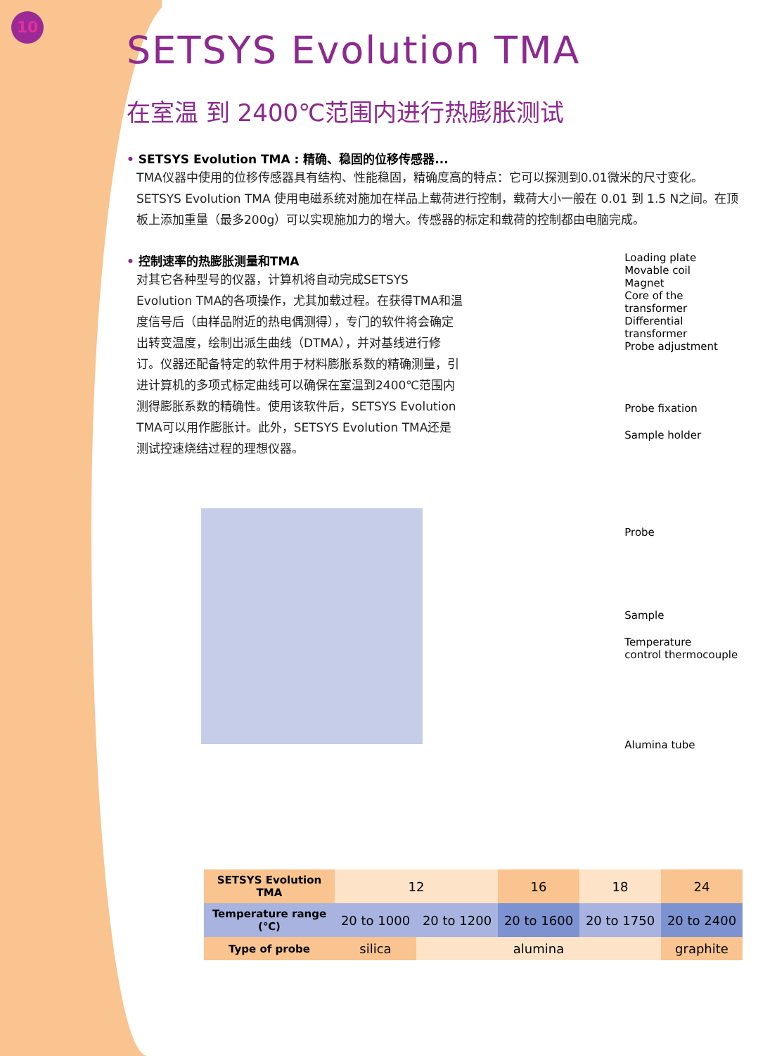10
SETSYS Evolution TMA
在室温 到 2400℃范围内进行热膨胀测试
• SETSYS Evolution TMA : 精确、稳固的位移传感器...
TMA仪器中使用的位移传感器具有结构、性能稳固，精确度高的特点：它可以探测到0.01微米的尺寸变化。SETSYS Evolution TMA 使用电磁系统对施加在样品上载荷进行控制，载荷大小一般在 0.01 到 1.5 N之间。在顶板上添加重量（最多200g）可以实现施加力的增大。传感器的标定和载荷的控制都由电脑完成。
• 控制速率的热膨胀测量和TMA
对其它各种型号的仪器，计算机将自动完成SETSYS Evolution TMA的各项操作，尤其加载过程。在获得TMA和温度信号后（由样品附近的热电偶测得），专门的软件将会确定出转变温度，绘制出派生曲线（DTMA），并对基线进行修订。仪器还配备特定的软件用于材料膨胀系数的精确测量，引进计算机的多项式标定曲线可以确保在室温到2400℃范围内测得膨胀系数的精确性。使用该软件后，SETSYS Evolution TMA可以用作膨胀计。此外，SETSYS Evolution TMA还是测试控速烧结过程的理想仪器。
Loading plate
Movable coil
Magnet
Core of the transformer
Differential transformer
Probe adjustment
Probe fixation
Sample holder
Probe
Sample
Temperature
control thermocouple
Alumina tube
| SETSYS Evolution TMA | 12 | | 16 | 18 | 24 |
| Temperature range (℃) | 20 to 1000 | 20 to 1200 | 20 to 1600 | 20 to 1750 | 20 to 2400 |
| Type of probe | silica | alumina | | | graphite |